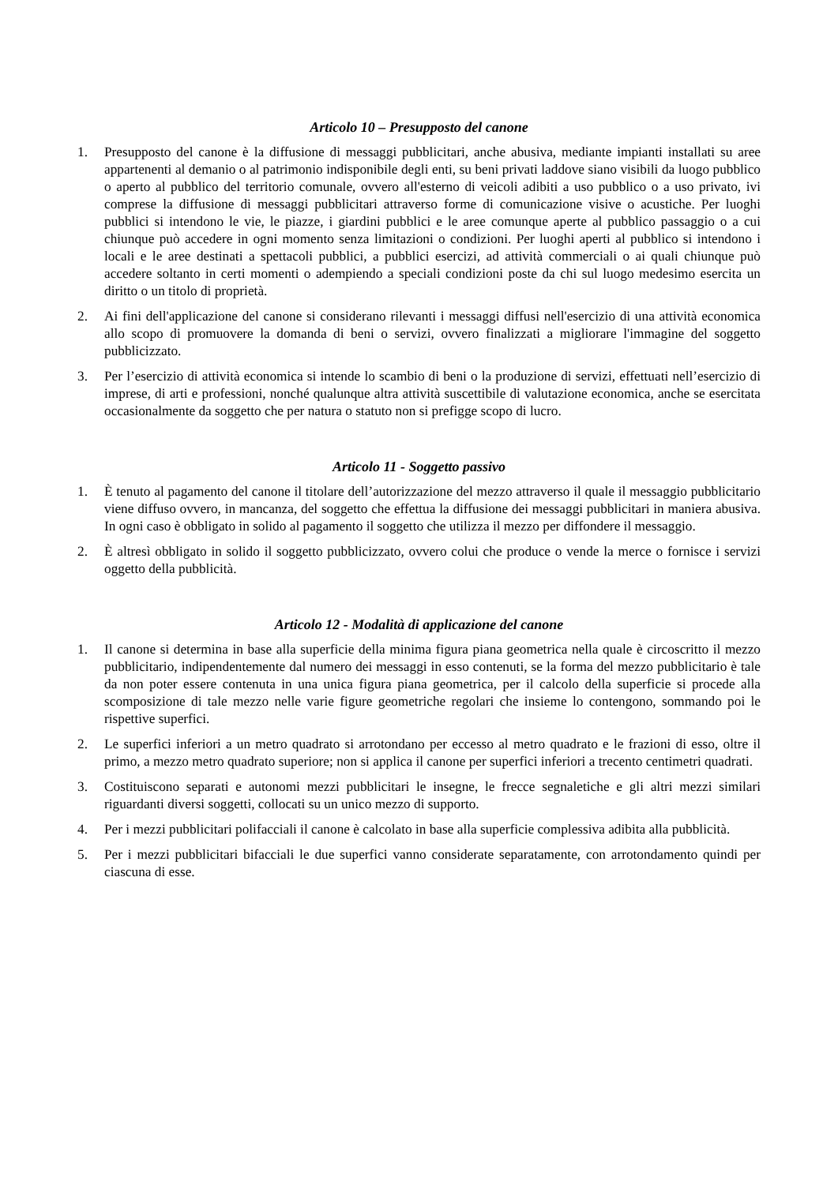Articolo 10 – Presupposto del canone
1. Presupposto del canone è la diffusione di messaggi pubblicitari, anche abusiva, mediante impianti installati su aree appartenenti al demanio o al patrimonio indisponibile degli enti, su beni privati laddove siano visibili da luogo pubblico o aperto al pubblico del territorio comunale, ovvero all'esterno di veicoli adibiti a uso pubblico o a uso privato, ivi comprese la diffusione di messaggi pubblicitari attraverso forme di comunicazione visive o acustiche. Per luoghi pubblici si intendono le vie, le piazze, i giardini pubblici e le aree comunque aperte al pubblico passaggio o a cui chiunque può accedere in ogni momento senza limitazioni o condizioni. Per luoghi aperti al pubblico si intendono i locali e le aree destinati a spettacoli pubblici, a pubblici esercizi, ad attività commerciali o ai quali chiunque può accedere soltanto in certi momenti o adempiendo a speciali condizioni poste da chi sul luogo medesimo esercita un diritto o un titolo di proprietà.
2. Ai fini dell'applicazione del canone si considerano rilevanti i messaggi diffusi nell'esercizio di una attività economica allo scopo di promuovere la domanda di beni o servizi, ovvero finalizzati a migliorare l'immagine del soggetto pubblicizzato.
3. Per l’esercizio di attività economica si intende lo scambio di beni o la produzione di servizi, effettuati nell’esercizio di imprese, di arti e professioni, nonché qualunque altra attività suscettibile di valutazione economica, anche se esercitata occasionalmente da soggetto che per natura o statuto non si prefigge scopo di lucro.
Articolo 11 - Soggetto passivo
1. È tenuto al pagamento del canone il titolare dell’autorizzazione del mezzo attraverso il quale il messaggio pubblicitario viene diffuso ovvero, in mancanza, del soggetto che effettua la diffusione dei messaggi pubblicitari in maniera abusiva. In ogni caso è obbligato in solido al pagamento il soggetto che utilizza il mezzo per diffondere il messaggio.
2. È altresì obbligato in solido il soggetto pubblicizzato, ovvero colui che produce o vende la merce o fornisce i servizi oggetto della pubblicità.
Articolo 12 - Modalità di applicazione del canone
1. Il canone si determina in base alla superficie della minima figura piana geometrica nella quale è circoscritto il mezzo pubblicitario, indipendentemente dal numero dei messaggi in esso contenuti, se la forma del mezzo pubblicitario è tale da non poter essere contenuta in una unica figura piana geometrica, per il calcolo della superficie si procede alla scomposizione di tale mezzo nelle varie figure geometriche regolari che insieme lo contengono, sommando poi le rispettive superfici.
2. Le superfici inferiori a un metro quadrato si arrotondano per eccesso al metro quadrato e le frazioni di esso, oltre il primo, a mezzo metro quadrato superiore; non si applica il canone per superfici inferiori a trecento centimetri quadrati.
3. Costituiscono separati e autonomi mezzi pubblicitari le insegne, le frecce segnaletiche e gli altri mezzi similari riguardanti diversi soggetti, collocati su un unico mezzo di supporto.
4. Per i mezzi pubblicitari polifacciali il canone è calcolato in base alla superficie complessiva adibita alla pubblicità.
5. Per i mezzi pubblicitari bifacciali le due superfici vanno considerate separatamente, con arrotondamento quindi per ciascuna di esse.